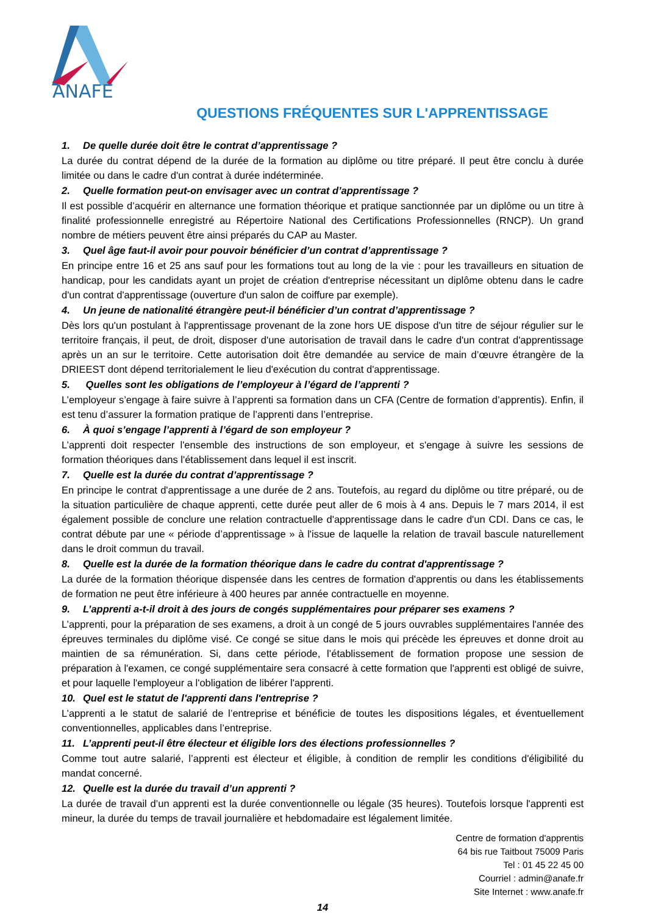ANAFE
QUESTIONS FRÉQUENTES SUR L'APPRENTISSAGE
1. De quelle durée doit être le contrat d’apprentissage ?
La durée du contrat dépend de la durée de la formation au diplôme ou titre préparé. Il peut être conclu à durée limitée ou dans le cadre d'un contrat à durée indéterminée.
2. Quelle formation peut-on envisager avec un contrat d’apprentissage ?
Il est possible d’acquérir en alternance une formation théorique et pratique sanctionnée par un diplôme ou un titre à finalité professionnelle enregistré au Répertoire National des Certifications Professionnelles (RNCP). Un grand nombre de métiers peuvent être ainsi préparés du CAP au Master.
3. Quel âge faut-il avoir pour pouvoir bénéficier d’un contrat d’apprentissage ?
En principe entre 16 et 25 ans sauf pour les formations tout au long de la vie : pour les travailleurs en situation de handicap, pour les candidats ayant un projet de création d'entreprise nécessitant un diplôme obtenu dans le cadre d'un contrat d'apprentissage (ouverture d'un salon de coiffure par exemple).
4. Un jeune de nationalité étrangère peut-il bénéficier d’un contrat d’apprentissage ?
Dès lors qu'un postulant à l'apprentissage provenant de la zone hors UE dispose d'un titre de séjour régulier sur le territoire français, il peut, de droit, disposer d'une autorisation de travail dans le cadre d'un contrat d'apprentissage après un an sur le territoire. Cette autorisation doit être demandée au service de main d’œuvre étrangère de la DRIEEST dont dépend territorialement le lieu d'exécution du contrat d'apprentissage.
5. Quelles sont les obligations de l’employeur à l’égard de l’apprenti ?
L’employeur s’engage à faire suivre à l’apprenti sa formation dans un CFA (Centre de formation d’apprentis). Enfin, il est tenu d’assurer la formation pratique de l’apprenti dans l’entreprise.
6. À quoi s’engage l’apprenti à l’égard de son employeur ?
L’apprenti doit respecter l'ensemble des instructions de son employeur, et s'engage à suivre les sessions de formation théoriques dans l'établissement dans lequel il est inscrit.
7. Quelle est la durée du contrat d’apprentissage ?
En principe le contrat d'apprentissage a une durée de 2 ans. Toutefois, au regard du diplôme ou titre préparé, ou de la situation particulière de chaque apprenti, cette durée peut aller de 6 mois à 4 ans. Depuis le 7 mars 2014, il est également possible de conclure une relation contractuelle d'apprentissage dans le cadre d'un CDI. Dans ce cas, le contrat débute par une « période d’apprentissage » à l'issue de laquelle la relation de travail bascule naturellement dans le droit commun du travail.
8. Quelle est la durée de la formation théorique dans le cadre du contrat d'apprentissage ?
La durée de la formation théorique dispensée dans les centres de formation d'apprentis ou dans les établissements de formation ne peut être inférieure à 400 heures par année contractuelle en moyenne.
9. L’apprenti a-t-il droit à des jours de congés supplémentaires pour préparer ses examens ?
L’apprenti, pour la préparation de ses examens, a droit à un congé de 5 jours ouvrables supplémentaires l'année des épreuves terminales du diplôme visé. Ce congé se situe dans le mois qui précède les épreuves et donne droit au maintien de sa rémunération. Si, dans cette période, l’établissement de formation propose une session de préparation à l'examen, ce congé supplémentaire sera consacré à cette formation que l'apprenti est obligé de suivre, et pour laquelle l'employeur a l'obligation de libérer l'apprenti.
10. Quel est le statut de l'apprenti dans l'entreprise ?
L’apprenti a le statut de salarié de l’entreprise et bénéficie de toutes les dispositions légales, et éventuellement conventionnelles, applicables dans l’entreprise.
11. L’apprenti peut-il être électeur et éligible lors des élections professionnelles ?
Comme tout autre salarié, l’apprenti est électeur et éligible, à condition de remplir les conditions d'éligibilité du mandat concerné.
12. Quelle est la durée du travail d’un apprenti ?
La durée de travail d’un apprenti est la durée conventionnelle ou légale (35 heures). Toutefois lorsque l'apprenti est mineur, la durée du temps de travail journalière et hebdomadaire est légalement limitée.
Centre de formation d'apprentis
64 bis rue Taitbout 75009 Paris
Tel : 01 45 22 45 00
Courriel : admin@anafe.fr
Site Internet : www.anafe.fr
14